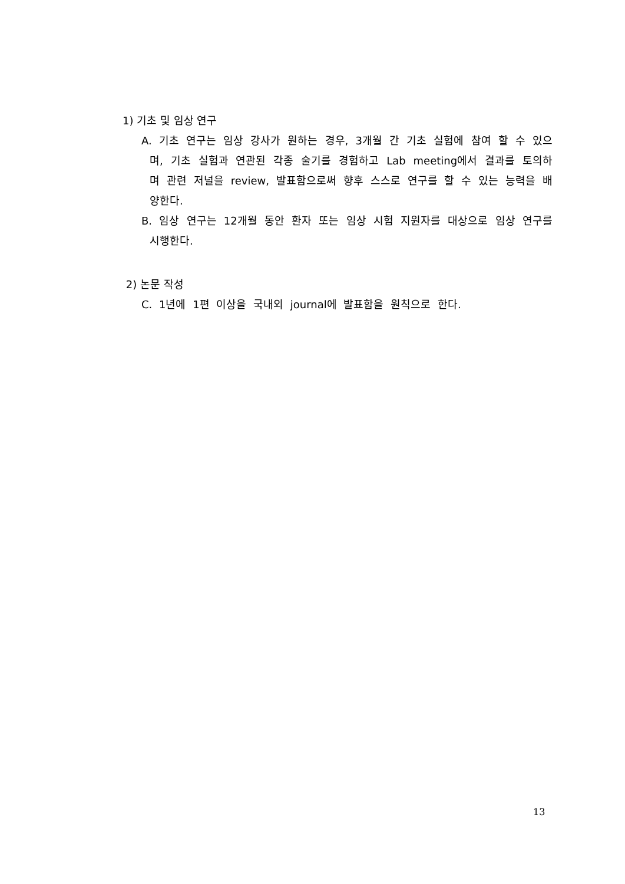1) 기초 및 임상 연구
A. 기초 연구는 임상 강사가 원하는 경우, 3개월 간 기초 실험에 참여 할 수 있으며, 기초 실험과 연관된 각종 술기를 경험하고 Lab meeting에서 결과를 토의하며 관련 저널을 review, 발표함으로써 향후 스스로 연구를 할 수 있는 능력을 배양한다.
B. 임상 연구는 12개월 동안 환자 또는 임상 시험 지원자를 대상으로 임상 연구를 시행한다.
2) 논문 작성
C. 1년에 1편 이상을 국내외 journal에 발표함을 원칙으로 한다.
13